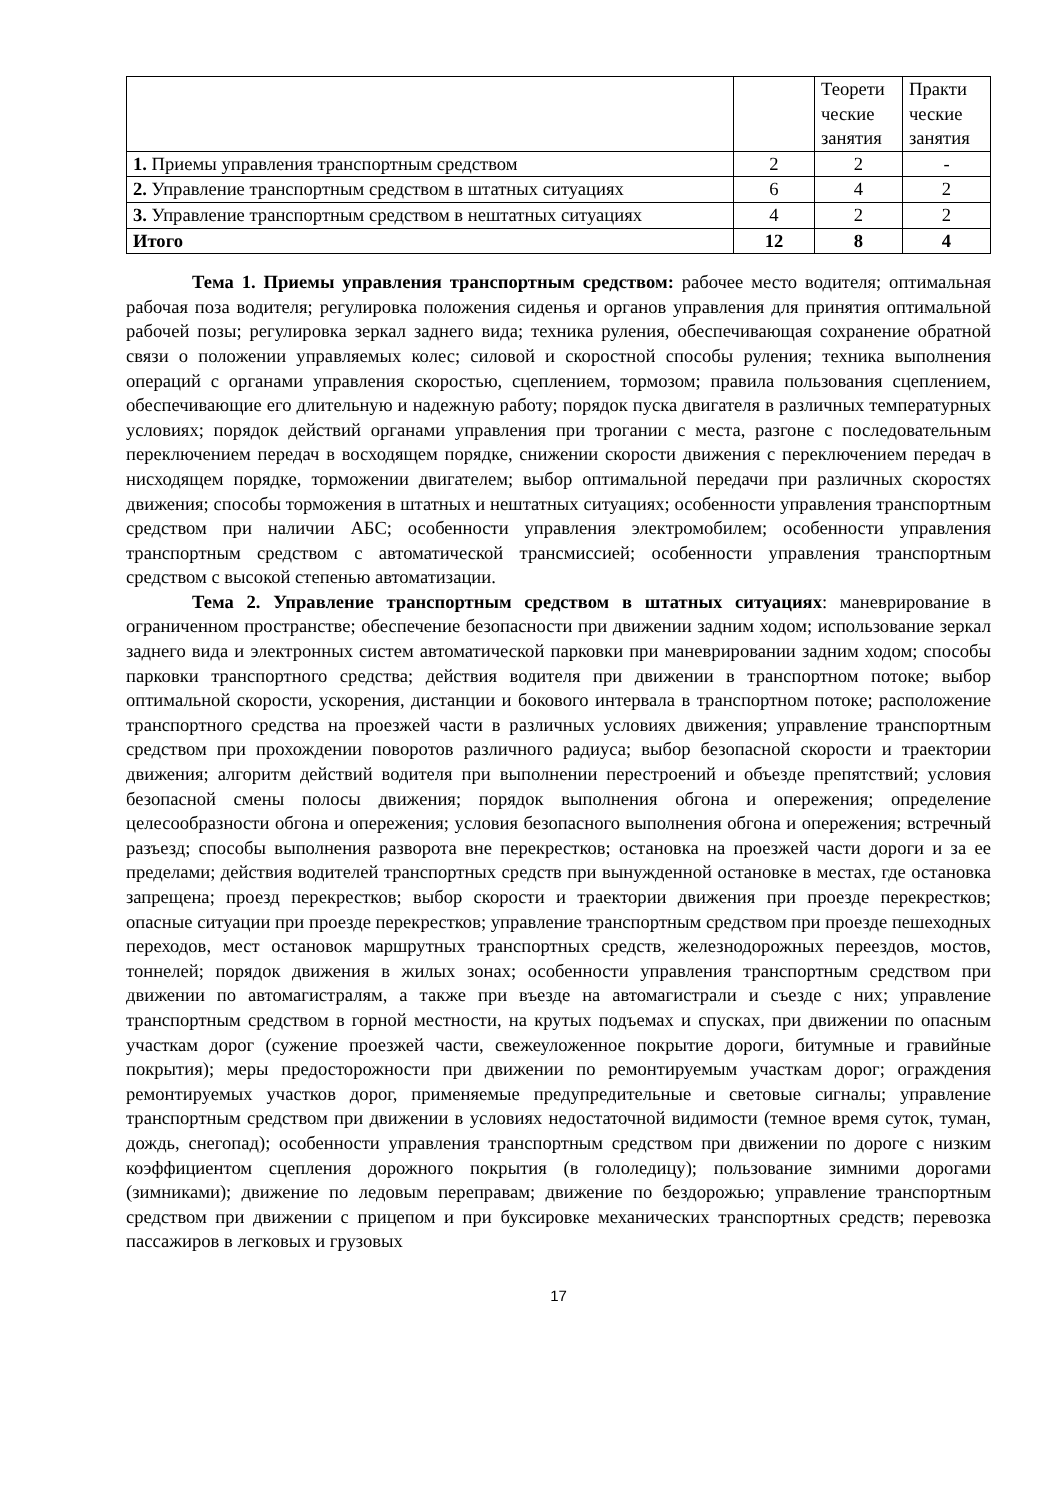| | | Теорети ческие занятия | Практи ческие занятия |
| --- | --- | --- | --- |
| 1. Приемы управления транспортным средством | 2 | 2 | - |
| 2. Управление транспортным средством в штатных ситуациях | 6 | 4 | 2 |
| 3. Управление транспортным средством в нештатных ситуациях | 4 | 2 | 2 |
| Итого | 12 | 8 | 4 |
Тема 1. Приемы управления транспортным средством: рабочее место водителя; оптимальная рабочая поза водителя; регулировка положения сиденья и органов управления для принятия оптимальной рабочей позы; регулировка зеркал заднего вида; техника руления, обеспечивающая сохранение обратной связи о положении управляемых колес; силовой и скоростной способы руления; техника выполнения операций с органами управления скоростью, сцеплением, тормозом; правила пользования сцеплением, обеспечивающие его длительную и надежную работу; порядок пуска двигателя в различных температурных условиях; порядок действий органами управления при трогании с места, разгоне с последовательным переключением передач в восходящем порядке, снижении скорости движения с переключением передач в нисходящем порядке, торможении двигателем; выбор оптимальной передачи при различных скоростях движения; способы торможения в штатных и нештатных ситуациях; особенности управления транспортным средством при наличии АБС; особенности управления электромобилем; особенности управления транспортным средством с автоматической трансмиссией; особенности управления транспортным средством с высокой степенью автоматизации.
Тема 2. Управление транспортным средством в штатных ситуациях: маневрирование в ограниченном пространстве; обеспечение безопасности при движении задним ходом; использование зеркал заднего вида и электронных систем автоматической парковки при маневрировании задним ходом; способы парковки транспортного средства; действия водителя при движении в транспортном потоке; выбор оптимальной скорости, ускорения, дистанции и бокового интервала в транспортном потоке; расположение транспортного средства на проезжей части в различных условиях движения; управление транспортным средством при прохождении поворотов различного радиуса; выбор безопасной скорости и траектории движения; алгоритм действий водителя при выполнении перестроений и объезде препятствий; условия безопасной смены полосы движения; порядок выполнения обгона и опережения; определение целесообразности обгона и опережения; условия безопасного выполнения обгона и опережения; встречный разъезд; способы выполнения разворота вне перекрестков; остановка на проезжей части дороги и за ее пределами; действия водителей транспортных средств при вынужденной остановке в местах, где остановка запрещена; проезд перекрестков; выбор скорости и траектории движения при проезде перекрестков; опасные ситуации при проезде перекрестков; управление транспортным средством при проезде пешеходных переходов, мест остановок маршрутных транспортных средств, железнодорожных переездов, мостов, тоннелей; порядок движения в жилых зонах; особенности управления транспортным средством при движении по автомагистралям, а также при въезде на автомагистрали и съезде с них; управление транспортным средством в горной местности, на крутых подъемах и спусках, при движении по опасным участкам дорог (сужение проезжей части, свежеуложенное покрытие дороги, битумные и гравийные покрытия); меры предосторожности при движении по ремонтируемым участкам дорог; ограждения ремонтируемых участков дорог, применяемые предупредительные и световые сигналы; управление транспортным средством при движении в условиях недостаточной видимости (темное время суток, туман, дождь, снегопад); особенности управления транспортным средством при движении по дороге с низким коэффициентом сцепления дорожного покрытия (в гололедицу); пользование зимними дорогами (зимниками); движение по ледовым переправам; движение по бездорожью; управление транспортным средством при движении с прицепом и при буксировке механических транспортных средств; перевозка пассажиров в легковых и грузовых
17